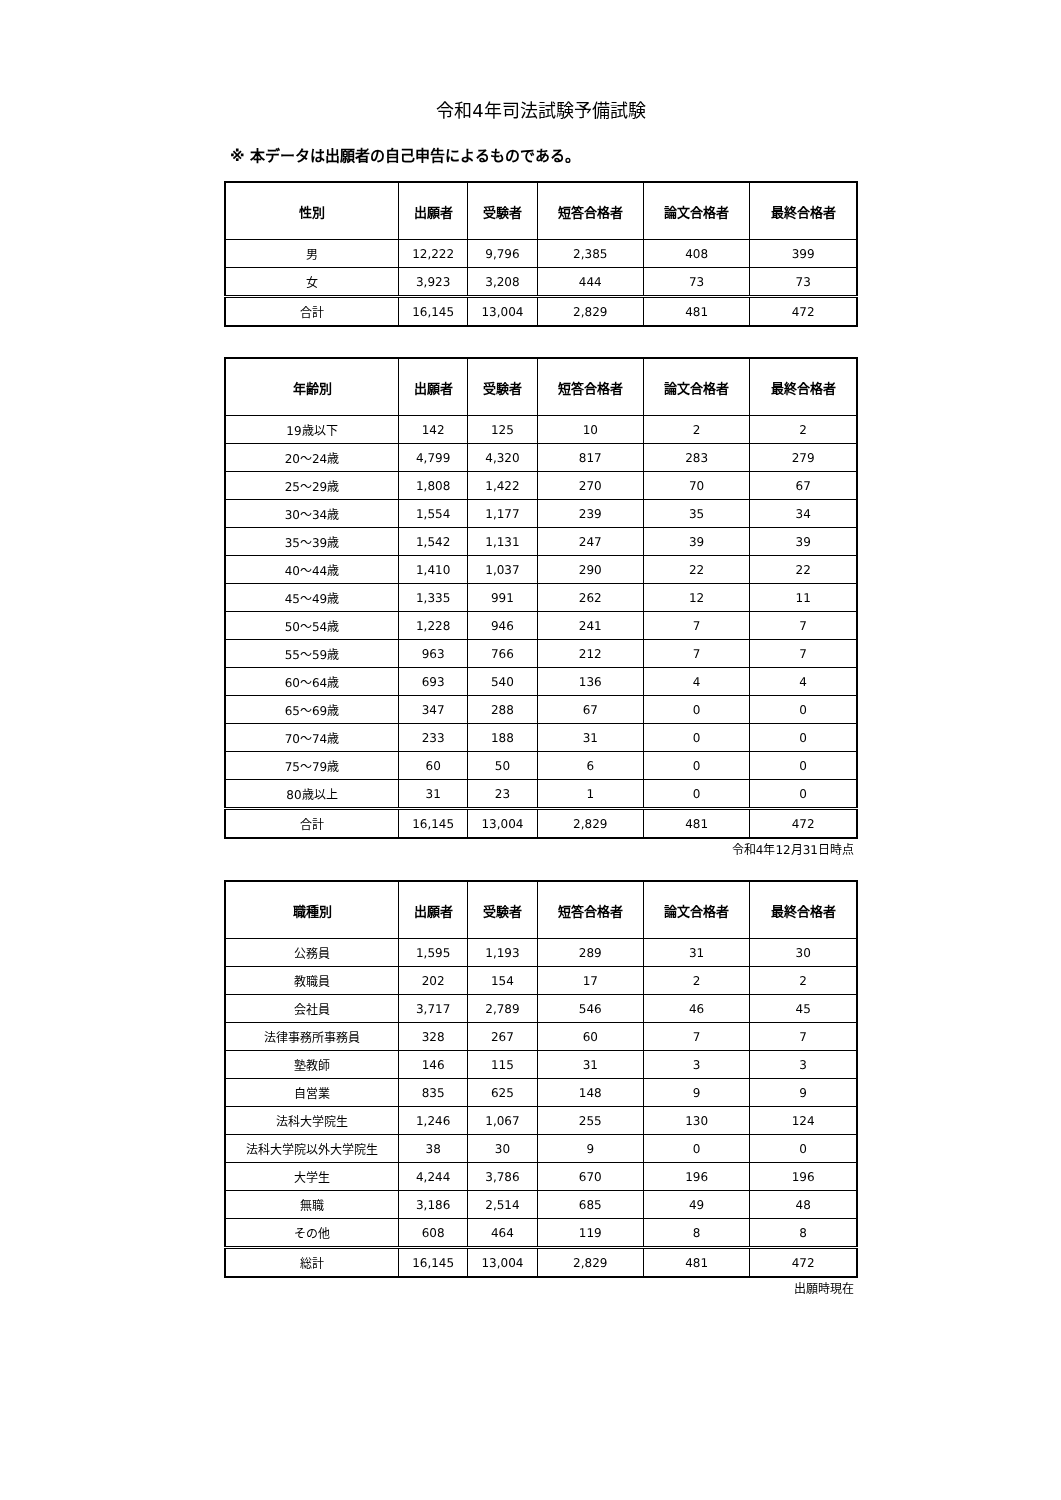令和4年司法試験予備試験
※ 本データは出願者の自己申告によるものである。
| 性別 | 出願者 | 受験者 | 短答合格者 | 論文合格者 | 最終合格者 |
| --- | --- | --- | --- | --- | --- |
| 男 | 12,222 | 9,796 | 2,385 | 408 | 399 |
| 女 | 3,923 | 3,208 | 444 | 73 | 73 |
| 合計 | 16,145 | 13,004 | 2,829 | 481 | 472 |
| 年齢別 | 出願者 | 受験者 | 短答合格者 | 論文合格者 | 最終合格者 |
| --- | --- | --- | --- | --- | --- |
| 19歳以下 | 142 | 125 | 10 | 2 | 2 |
| 20～24歳 | 4,799 | 4,320 | 817 | 283 | 279 |
| 25～29歳 | 1,808 | 1,422 | 270 | 70 | 67 |
| 30～34歳 | 1,554 | 1,177 | 239 | 35 | 34 |
| 35～39歳 | 1,542 | 1,131 | 247 | 39 | 39 |
| 40～44歳 | 1,410 | 1,037 | 290 | 22 | 22 |
| 45～49歳 | 1,335 | 991 | 262 | 12 | 11 |
| 50～54歳 | 1,228 | 946 | 241 | 7 | 7 |
| 55～59歳 | 963 | 766 | 212 | 7 | 7 |
| 60～64歳 | 693 | 540 | 136 | 4 | 4 |
| 65～69歳 | 347 | 288 | 67 | 0 | 0 |
| 70～74歳 | 233 | 188 | 31 | 0 | 0 |
| 75～79歳 | 60 | 50 | 6 | 0 | 0 |
| 80歳以上 | 31 | 23 | 1 | 0 | 0 |
| 合計 | 16,145 | 13,004 | 2,829 | 481 | 472 |
令和4年12月31日時点
| 職種別 | 出願者 | 受験者 | 短答合格者 | 論文合格者 | 最終合格者 |
| --- | --- | --- | --- | --- | --- |
| 公務員 | 1,595 | 1,193 | 289 | 31 | 30 |
| 教職員 | 202 | 154 | 17 | 2 | 2 |
| 会社員 | 3,717 | 2,789 | 546 | 46 | 45 |
| 法律事務所事務員 | 328 | 267 | 60 | 7 | 7 |
| 塾教師 | 146 | 115 | 31 | 3 | 3 |
| 自営業 | 835 | 625 | 148 | 9 | 9 |
| 法科大学院生 | 1,246 | 1,067 | 255 | 130 | 124 |
| 法科大学院以外大学院生 | 38 | 30 | 9 | 0 | 0 |
| 大学生 | 4,244 | 3,786 | 670 | 196 | 196 |
| 無職 | 3,186 | 2,514 | 685 | 49 | 48 |
| その他 | 608 | 464 | 119 | 8 | 8 |
| 総計 | 16,145 | 13,004 | 2,829 | 481 | 472 |
出願時現在